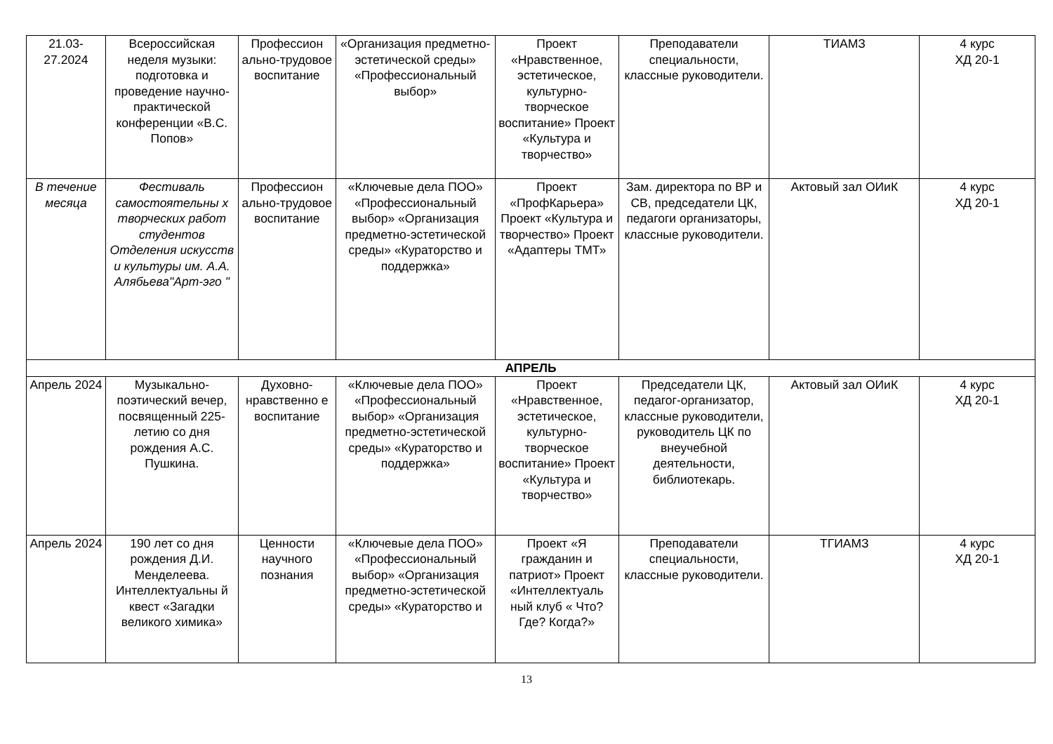| 21.03- 27.2024 | Всероссийская неделя музыки: подготовка и проведение научно-практической конференции «В.С. Попов» | Профессион ально-трудовое воспитание | «Организация предметно-эстетической среды» «Профессиональный выбор» | Проект «Нравственное, эстетическое, культурно-творческое воспитание» Проект «Культура и творчество» | Преподаватели специальности, классные руководители. | ТИАМЗ | 4 курс ХД 20-1 |
| В течение месяца | Фестиваль самостоятельны х творческих работ студентов Отделения искусств и культуры им. А.А. Алябьева"Арт-эго " | Профессион ально-трудовое воспитание | «Ключевые дела ПОО» «Профессиональный выбор» «Организация предметно-эстетической среды» «Кураторство и поддержка» | Проект «ПрофКарьера» Проект «Культура и творчество» Проект «Адаптеры ТМТ» | Зам. директора по ВР и СВ, председатели ЦК, педагоги организаторы, классные руководители. | Актовый зал ОИиК | 4 курс ХД 20-1 |
| АПРЕЛЬ | | | | | | | |
| Апрель 2024 | Музыкально-поэтический вечер, посвященный 225-летию со дня рождения А.С. Пушкина. | Духовно-нравственно е воспитание | «Ключевые дела ПОО» «Профессиональный выбор» «Организация предметно-эстетической среды» «Кураторство и поддержка» | Проект «Нравственное, эстетическое, культурно-творческое воспитание» Проект «Культура и творчество» | Председатели ЦК, педагог-организатор, классные руководители, руководитель ЦК по внеучебной деятельности, библиотекарь. | Актовый зал ОИиК | 4 курс ХД 20-1 |
| Апрель 2024 | 190 лет со дня рождения Д.И. Менделеева. Интеллектуальны й квест «Загадки великого химика» | Ценности научного познания | «Ключевые дела ПОО» «Профессиональный выбор» «Организация предметно-эстетической среды» «Кураторство и | Проект «Я гражданин и патриот» Проект «Интеллектуаль ный клуб « Что? Где? Когда?» | Преподаватели специальности, классные руководители. | ТГИАМЗ | 4 курс ХД 20-1 |
13